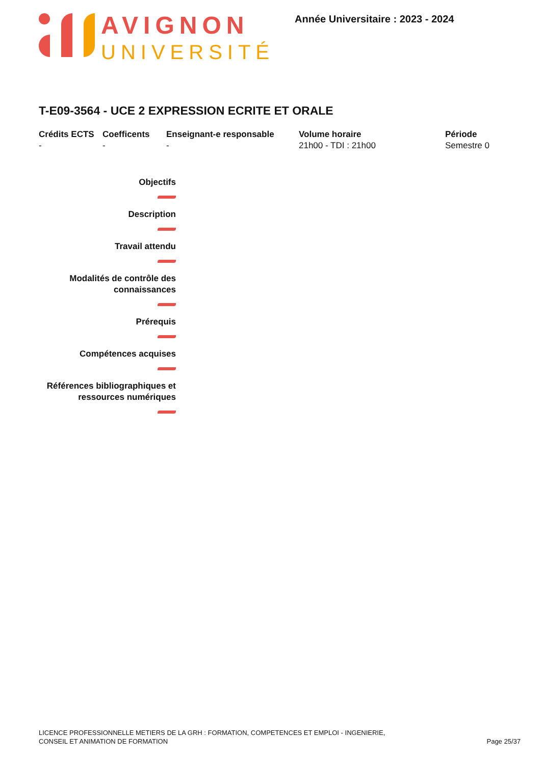AVIGNON
UNIVERSITÉ
Année Universitaire : 2023 - 2024
T-E09-3564 - UCE 2 EXPRESSION ECRITE ET ORALE
Crédits ECTS
-
Coefficents
-
Enseignant-e responsable
-
Volume horaire
21h00 - TDI : 21h00
Période
Semestre 0
Objectifs
Description
Travail attendu
Modalités de contrôle des
connaissances
Prérequis
Compétences acquises
Références bibliographiques et
ressources numériques
LICENCE PROFESSIONNELLE METIERS DE LA GRH : FORMATION, COMPETENCES ET EMPLOI - INGENIERIE,
CONSEIL ET ANIMATION DE FORMATION
Page 25/37